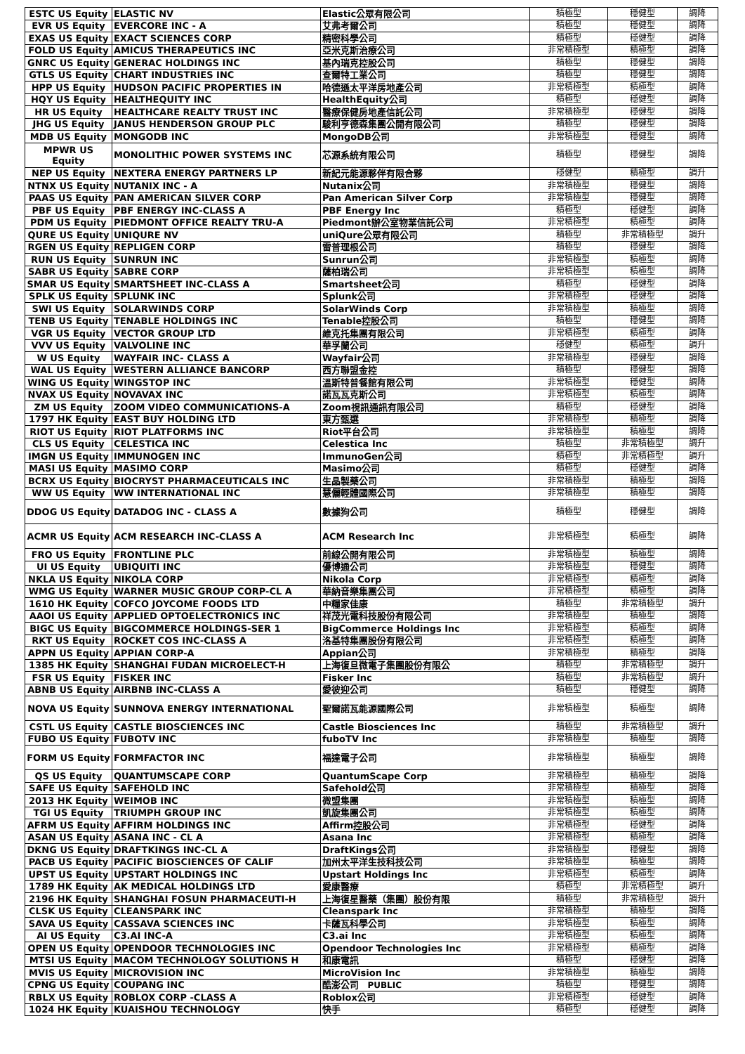| ESTC US Equity | ELASTIC NV | Elastic公眾有限公司 | 積極型 | 穩健型 | 調降 |
| EVR US Equity | EVERCORE INC - A | 艾弗考爾公司 | 積極型 | 穩健型 | 調降 |
| EXAS US Equity | EXACT SCIENCES CORP | 精密科學公司 | 積極型 | 穩健型 | 調降 |
| FOLD US Equity | AMICUS THERAPEUTICS INC | 亞米克斯治療公司 | 非常積極型 | 積極型 | 調降 |
| GNRC US Equity | GENERAC HOLDINGS INC | 基內瑞克控股公司 | 積極型 | 穩健型 | 調降 |
| GTLS US Equity | CHART INDUSTRIES INC | 查爾特工業公司 | 積極型 | 穩健型 | 調降 |
| HPP US Equity | HUDSON PACIFIC PROPERTIES IN | 哈德遜太平洋房地產公司 | 非常積極型 | 積極型 | 調降 |
| HQY US Equity | HEALTHEQUITY INC | HealthEquity公司 | 積極型 | 穩健型 | 調降 |
| HR US Equity | HEALTHCARE REALTY TRUST INC | 醫療保健房地產信託公司 | 非常積極型 | 穩健型 | 調降 |
| JHG US Equity | JANUS HENDERSON GROUP PLC | 駿利亨德森集團公開有限公司 | 積極型 | 穩健型 | 調降 |
| MDB US Equity | MONGODB INC | MongoDB公司 | 非常積極型 | 穩健型 | 調降 |
| MPWR US Equity | MONOLITHIC POWER SYSTEMS INC | 芯源系統有限公司 | 積極型 | 穩健型 | 調降 |
| NEP US Equity | NEXTERA ENERGY PARTNERS LP | 新紀元能源夥伴有限合夥 | 穩健型 | 積極型 | 調升 |
| NTNX US Equity | NUTANIX INC - A | Nutanix公司 | 非常積極型 | 穩健型 | 調降 |
| PAAS US Equity | PAN AMERICAN SILVER CORP | Pan American Silver Corp | 非常積極型 | 穩健型 | 調降 |
| PBF US Equity | PBF ENERGY INC-CLASS A | PBF Energy Inc | 積極型 | 穩健型 | 調降 |
| PDM US Equity | PIEDMONT OFFICE REALTY TRU-A | Piedmont辦公室物業信託公司 | 非常積極型 | 積極型 | 調降 |
| QURE US Equity | UNIQURE NV | uniQure公眾有限公司 | 積極型 | 非常積極型 | 調升 |
| RGEN US Equity | REPLIGEN CORP | 雷普理根公司 | 積極型 | 穩健型 | 調降 |
| RUN US Equity | SUNRUN INC | Sunrun公司 | 非常積極型 | 積極型 | 調降 |
| SABR US Equity | SABRE CORP | 薩柏瑞公司 | 非常積極型 | 積極型 | 調降 |
| SMAR US Equity | SMARTSHEET INC-CLASS A | Smartsheet公司 | 積極型 | 穩健型 | 調降 |
| SPLK US Equity | SPLUNK INC | Splunk公司 | 非常積極型 | 穩健型 | 調降 |
| SWI US Equity | SOLARWINDS CORP | SolarWinds Corp | 非常積極型 | 積極型 | 調降 |
| TENB US Equity | TENABLE HOLDINGS INC | Tenable控股公司 | 積極型 | 穩健型 | 調降 |
| VGR US Equity | VECTOR GROUP LTD | 維克托集團有限公司 | 非常積極型 | 積極型 | 調降 |
| VVV US Equity | VALVOLINE INC | 華孚蘭公司 | 穩健型 | 積極型 | 調升 |
| W US Equity | WAYFAIR INC- CLASS A | Wayfair公司 | 非常積極型 | 穩健型 | 調降 |
| WAL US Equity | WESTERN ALLIANCE BANCORP | 西方聯盟金控 | 積極型 | 穩健型 | 調降 |
| WING US Equity | WINGSTOP INC | 溫斯特普餐館有限公司 | 非常積極型 | 穩健型 | 調降 |
| NVAX US Equity | NOVAVAX INC | 諾瓦瓦克斯公司 | 非常積極型 | 積極型 | 調降 |
| ZM US Equity | ZOOM VIDEO COMMUNICATIONS-A | Zoom視訊通訊有限公司 | 積極型 | 穩健型 | 調降 |
| 1797 HK Equity | EAST BUY HOLDING LTD | 東方甄選 | 非常積極型 | 積極型 | 調降 |
| RIOT US Equity | RIOT PLATFORMS INC | Riot平台公司 | 非常積極型 | 積極型 | 調降 |
| CLS US Equity | CELESTICA INC | Celestica Inc | 積極型 | 非常積極型 | 調升 |
| IMGN US Equity | IMMUNOGEN INC | ImmunoGen公司 | 積極型 | 非常積極型 | 調升 |
| MASI US Equity | MASIMO CORP | Masimo公司 | 積極型 | 穩健型 | 調降 |
| BCRX US Equity | BIOCRYST PHARMACEUTICALS INC | 生晶製藥公司 | 非常積極型 | 積極型 | 調降 |
| WW US Equity | WW INTERNATIONAL INC | 慧儷輕體國際公司 | 非常積極型 | 積極型 | 調降 |
| DDOG US Equity | DATADOG INC - CLASS A | 數據狗公司 | 積極型 | 穩健型 | 調降 |
| ACMR US Equity | ACM RESEARCH INC-CLASS A | ACM Research Inc | 非常積極型 | 積極型 | 調降 |
| FRO US Equity | FRONTLINE PLC | 前線公開有限公司 | 非常積極型 | 積極型 | 調降 |
| UI US Equity | UBIQUITI INC | 優博通公司 | 非常積極型 | 穩健型 | 調降 |
| NKLA US Equity | NIKOLA CORP | Nikola Corp | 非常積極型 | 積極型 | 調降 |
| WMG US Equity | WARNER MUSIC GROUP CORP-CL A | 華納音樂集團公司 | 非常積極型 | 積極型 | 調降 |
| 1610 HK Equity | COFCO JOYCOME FOODS LTD | 中糧家佳康 | 積極型 | 非常積極型 | 調升 |
| AAOI US Equity | APPLIED OPTOELECTRONICS INC | 祥茂光電科技股份有限公司 | 非常積極型 | 積極型 | 調降 |
| BIGC US Equity | BIGCOMMERCE HOLDINGS-SER 1 | BigCommerce Holdings Inc | 非常積極型 | 積極型 | 調降 |
| RKT US Equity | ROCKET COS INC-CLASS A | 洛基特集團股份有限公司 | 非常積極型 | 積極型 | 調降 |
| APPN US Equity | APPIAN CORP-A | Appian公司 | 非常積極型 | 積極型 | 調降 |
| 1385 HK Equity | SHANGHAI FUDAN MICROELECT-H | 上海復旦微電子集團股份有限公 | 積極型 | 非常積極型 | 調升 |
| FSR US Equity | FISKER INC | Fisker Inc | 積極型 | 非常積極型 | 調升 |
| ABNB US Equity | AIRBNB INC-CLASS A | 愛彼迎公司 | 積極型 | 穩健型 | 調降 |
| NOVA US Equity | SUNNOVA ENERGY INTERNATIONAL | 聖爾諾瓦能源國際公司 | 非常積極型 | 積極型 | 調降 |
| CSTL US Equity | CASTLE BIOSCIENCES INC | Castle Biosciences Inc | 積極型 | 非常積極型 | 調升 |
| FUBO US Equity | FUBOTV INC | fuboTV Inc | 非常積極型 | 積極型 | 調降 |
| FORM US Equity | FORMFACTOR INC | 福達電子公司 | 非常積極型 | 積極型 | 調降 |
| QS US Equity | QUANTUMSCAPE CORP | QuantumScape Corp | 非常積極型 | 積極型 | 調降 |
| SAFE US Equity | SAFEHOLD INC | Safehold公司 | 非常積極型 | 積極型 | 調降 |
| 2013 HK Equity | WEIMOB INC | 微盟集團 | 非常積極型 | 積極型 | 調降 |
| TGI US Equity | TRIUMPH GROUP INC | 凱旋集團公司 | 非常積極型 | 積極型 | 調降 |
| AFRM US Equity | AFFIRM HOLDINGS INC | Affirm控股公司 | 非常積極型 | 穩健型 | 調降 |
| ASAN US Equity | ASANA INC - CL A | Asana Inc | 非常積極型 | 積極型 | 調降 |
| DKNG US Equity | DRAFTKINGS INC-CL A | DraftKings公司 | 非常積極型 | 穩健型 | 調降 |
| PACB US Equity | PACIFIC BIOSCIENCES OF CALIF | 加州太平洋生技科技公司 | 非常積極型 | 積極型 | 調降 |
| UPST US Equity | UPSTART HOLDINGS INC | Upstart Holdings Inc | 非常積極型 | 積極型 | 調降 |
| 1789 HK Equity | AK MEDICAL HOLDINGS LTD | 愛康醫療 | 積極型 | 非常積極型 | 調升 |
| 2196 HK Equity | SHANGHAI FOSUN PHARMACEUTI-H | 上海復星醫藥（集團）股份有限 | 積極型 | 非常積極型 | 調升 |
| CLSK US Equity | CLEANSPARK INC | Cleanspark Inc | 非常積極型 | 積極型 | 調降 |
| SAVA US Equity | CASSAVA SCIENCES INC | 卡薩瓦科學公司 | 非常積極型 | 積極型 | 調降 |
| AI US Equity | C3.AI INC-A | C3.ai Inc | 非常積極型 | 積極型 | 調降 |
| OPEN US Equity | OPENDOOR TECHNOLOGIES INC | Opendoor Technologies Inc | 非常積極型 | 積極型 | 調降 |
| MTSI US Equity | MACOM TECHNOLOGY SOLUTIONS H | 和康電訊 | 積極型 | 穩健型 | 調降 |
| MVIS US Equity | MICROVISION INC | MicroVision Inc | 非常積極型 | 積極型 | 調降 |
| CPNG US Equity | COUPANG INC | 酷澎公司 PUBLIC | 積極型 | 穩健型 | 調降 |
| RBLX US Equity | ROBLOX CORP -CLASS A | Roblox公司 | 非常積極型 | 穩健型 | 調降 |
| 1024 HK Equity | KUAISHOU TECHNOLOGY | 快手 | 積極型 | 穩健型 | 調降 |